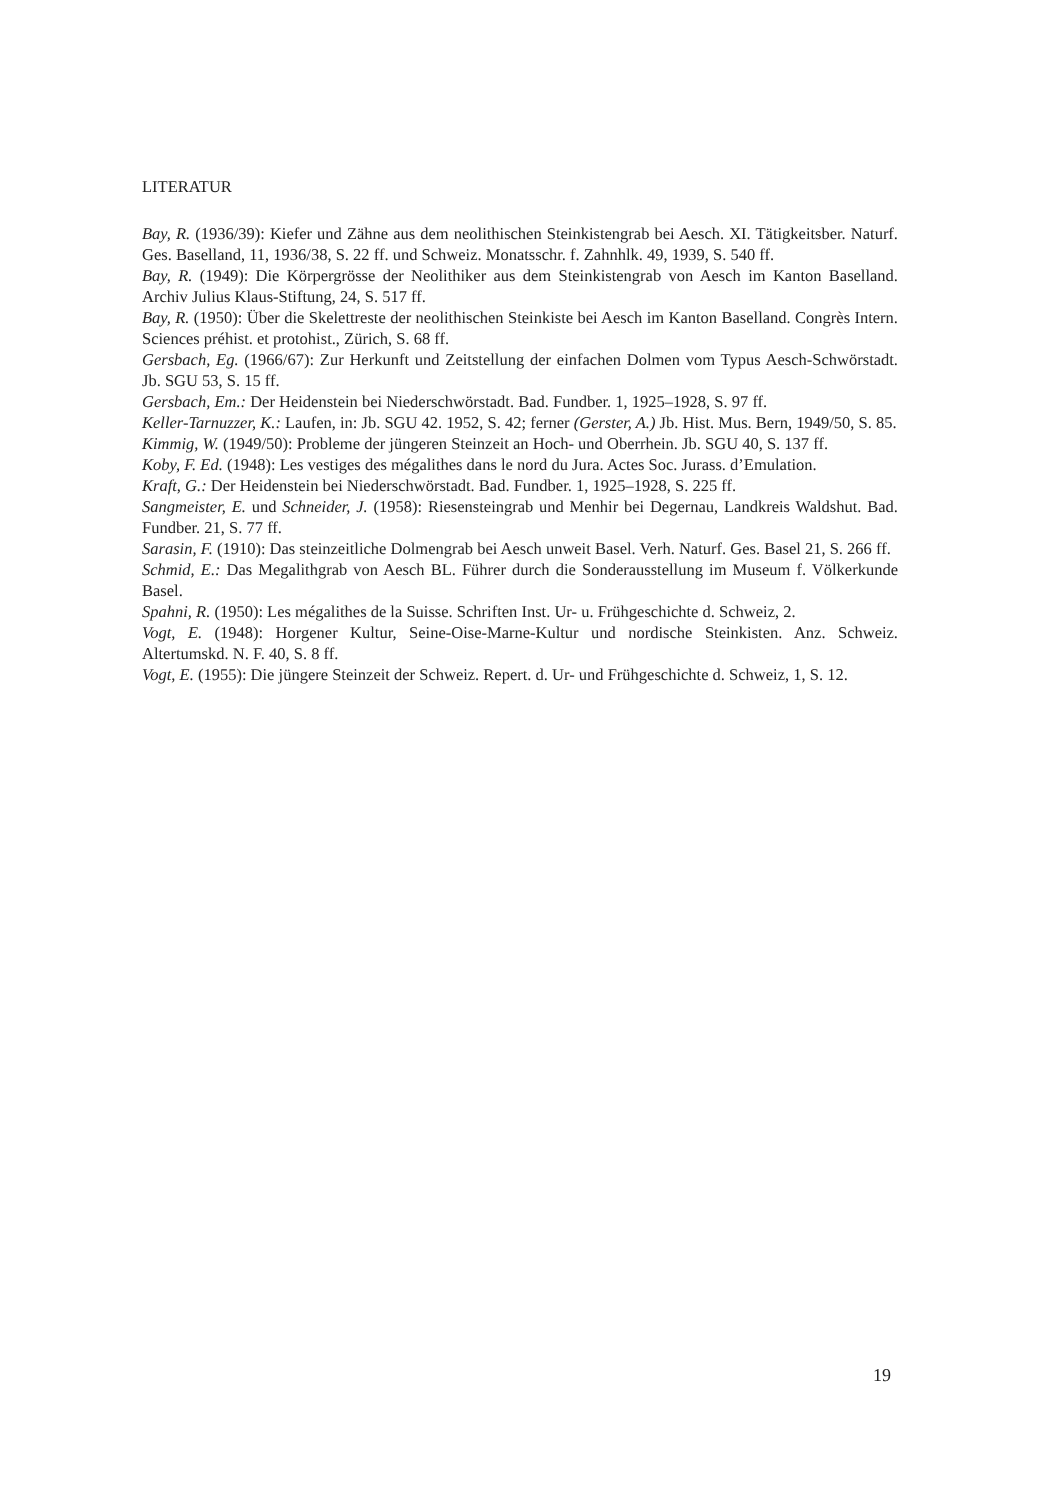LITERATUR
Bay, R. (1936/39): Kiefer und Zähne aus dem neolithischen Steinkistengrab bei Aesch. XI. Tätigkeitsber. Naturf. Ges. Baselland, 11, 1936/38, S. 22 ff. und Schweiz. Monatsschr. f. Zahnhlk. 49, 1939, S. 540 ff.
Bay, R. (1949): Die Körpergrösse der Neolithiker aus dem Steinkistengrab von Aesch im Kanton Baselland. Archiv Julius Klaus-Stiftung, 24, S. 517 ff.
Bay, R. (1950): Über die Skelettreste der neolithischen Steinkiste bei Aesch im Kanton Baselland. Congrès Intern. Sciences préhist. et protohist., Zürich, S. 68 ff.
Gersbach, Eg. (1966/67): Zur Herkunft und Zeitstellung der einfachen Dolmen vom Typus Aesch-Schwörstadt. Jb. SGU 53, S. 15 ff.
Gersbach, Em.: Der Heidenstein bei Niederschwörstadt. Bad. Fundber. 1, 1925–1928, S. 97 ff.
Keller-Tarnuzzer, K.: Laufen, in: Jb. SGU 42. 1952, S. 42; ferner (Gerster, A.) Jb. Hist. Mus. Bern, 1949/50, S. 85.
Kimmig, W. (1949/50): Probleme der jüngeren Steinzeit an Hoch- und Oberrhein. Jb. SGU 40, S. 137 ff.
Koby, F. Ed. (1948): Les vestiges des mégalithes dans le nord du Jura. Actes Soc. Jurass. d’Emulation.
Kraft, G.: Der Heidenstein bei Niederschwörstadt. Bad. Fundber. 1, 1925–1928, S. 225 ff.
Sangmeister, E. und Schneider, J. (1958): Riesensteingrab und Menhir bei Degernau, Landkreis Waldshut. Bad. Fundber. 21, S. 77 ff.
Sarasin, F. (1910): Das steinzeitliche Dolmengrab bei Aesch unweit Basel. Verh. Naturf. Ges. Basel 21, S. 266 ff.
Schmid, E.: Das Megalithgrab von Aesch BL. Führer durch die Sonderausstellung im Museum f. Völkerkunde Basel.
Spahni, R. (1950): Les mégalithes de la Suisse. Schriften Inst. Ur- u. Frühgeschichte d. Schweiz, 2.
Vogt, E. (1948): Horgener Kultur, Seine-Oise-Marne-Kultur und nordische Steinkisten. Anz. Schweiz. Altertumskd. N. F. 40, S. 8 ff.
Vogt, E. (1955): Die jüngere Steinzeit der Schweiz. Repert. d. Ur- und Frühgeschichte d. Schweiz, 1, S. 12.
19